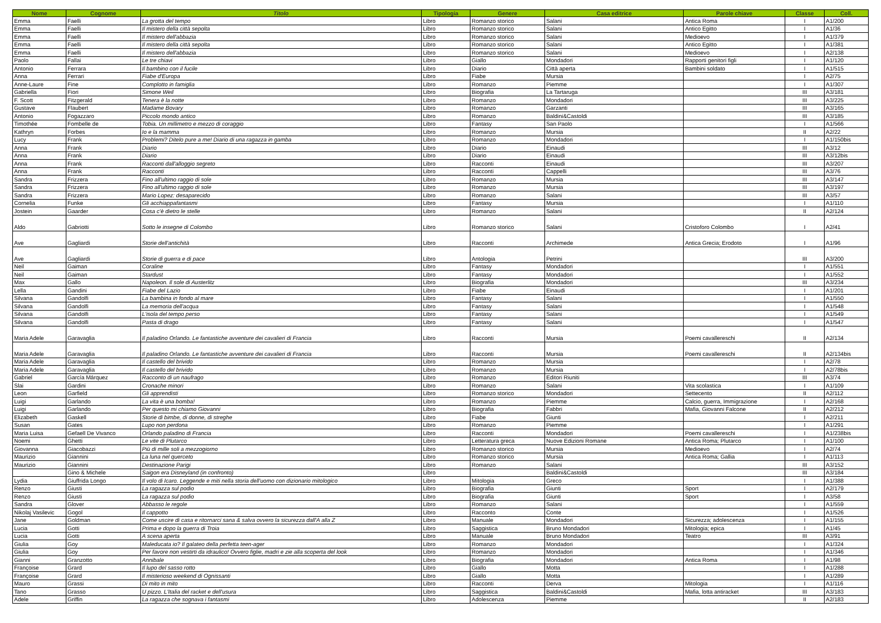| Nome | Cognome | Titolo | Tipologia | Genere | Casa editrice | Parole chiave | Classe | Coll. |
| --- | --- | --- | --- | --- | --- | --- | --- | --- |
| Emma | Faelli | La grotta del tempo | Libro | Romanzo storico | Salani | Antica Roma | I | A1/200 |
| Emma | Faelli | Il mistero della città sepolta | Libro | Romanzo storico | Salani | Antico Egitto | I | A1/36 |
| Emma | Faelli | Il mistero dell'abbazia | Libro | Romanzo storico | Salani | Medioevo | I | A1/379 |
| Emma | Faelli | Il mistero della città sepolta | Libro | Romanzo storico | Salani | Antico Egitto | I | A1/381 |
| Emma | Faelli | Il mistero dell'abbazia | Libro | Romanzo storico | Salani | Medioevo | I | A2/138 |
| Paolo | Fallai | Le tre chiavi | Libro | Giallo | Mondadori | Rapporti genitori figli | I | A1/120 |
| Antonio | Ferrara | Il bambino con il fucile | Libro | Diario | Città aperta | Bambini soldato | I | A1/515 |
| Anna | Ferrari | Fiabe d'Europa | Libro | Fiabe | Mursia | | I | A2/75 |
| Anne-Laure | Fine | Complotto in famiglia | Libro | Romanzo | Piemme | | I | A1/307 |
| Gabriella | Fiori | Simone Weil | Libro | Biografia | La Tartaruga | | III | A3/181 |
| F. Scott | Fitzgerald | Tenera è la notte | Libro | Romanzo | Mondadori | | III | A3/225 |
| Gustave | Flaubert | Madame Bovary | Libro | Romanzo | Garzanti | | III | A3/165 |
| Antonio | Fogazzaro | Piccolo mondo antico | Libro | Romanzo | Baldini&Castoldi | | III | A3/185 |
| Timothée | Fombelle de | Tobia. Un millimetro e mezzo di coraggio | Libro | Fantasy | San Paolo | | I | A1/566 |
| Kathryn | Forbes | Io e la mamma | Libro | Romanzo | Mursia | | II | A2/22 |
| Lucy | Frank | Problemi? Ditelo pure a me! Diario di una ragazza in gamba | Libro | Romanzo | Mondadori | | I | A1/150bis |
| Anna | Frank | Diario | Libro | Diario | Einaudi | | III | A3/12 |
| Anna | Frank | Diario | Libro | Diario | Einaudi | | III | A3/12bis |
| Anna | Frank | Racconti dall'alloggio segreto | Libro | Racconti | Einaudi | | III | A3/207 |
| Anna | Frank | Racconti | Libro | Racconti | Cappelli | | III | A3/76 |
| Sandra | Frizzera | Fino all'ultimo raggio di sole | Libro | Romanzo | Mursia | | III | A3/147 |
| Sandra | Frizzera | Fino all'ultimo raggio di sole | Libro | Romanzo | Mursia | | III | A3/197 |
| Sandra | Frizzera | Mario Lopez: desaparecido | Libro | Romanzo | Salani | | III | A3/57 |
| Cornelia | Funke | Gli acchiappafantasmi | Libro | Fantasy | Mursia | | I | A1/110 |
| Jostein | Gaarder | Cosa c'è dietro le stelle | Libro | Romanzo | Salani | | II | A2/124 |
| Aldo | Gabriotti | Sotto le insegne di Colombo | Libro | Romanzo storico | Salani | Cristoforo Colombo | I | A2/41 |
| Ave | Gagliardi | Storie dell'antichità | Libro | Racconti | Archimede | Antica Grecia; Erodoto | I | A1/96 |
| Ave | Gagliardi | Storie di guerra e di pace | Libro | Antologia | Petrini | | III | A3/200 |
| Neil | Gaiman | Coraline | Libro | Fantasy | Mondadori | | I | A1/551 |
| Neil | Gaiman | Stardust | Libro | Fantasy | Mondadori | | I | A1/552 |
| Max | Gallo | Napoleon. Il sole di Austerlitz | Libro | Biografia | Mondadori | | III | A3/234 |
| Lella | Gandini | Fiabe del Lazio | Libro | Fiabe | Einaudi | | I | A1/201 |
| Silvana | Gandolfi | La bambina in fondo al mare | Libro | Fantasy | Salani | | I | A1/550 |
| Silvana | Gandolfi | La memoria dell'acqua | Libro | Fantasy | Salani | | I | A1/548 |
| Silvana | Gandolfi | L'isola del tempo perso | Libro | Fantasy | Salani | | I | A1/549 |
| Silvana | Gandolfi | Pasta di drago | Libro | Fantasy | Salani | | I | A1/547 |
| Maria Adele | Garavaglia | Il paladino Orlando. Le fantastiche avventure dei cavalieri di Francia | Libro | Racconti | Mursia | Poemi cavallereschi | II | A2/134 |
| Maria Adele | Garavaglia | Il paladino Orlando. Le fantastiche avventure dei cavalieri di Francia | Libro | Racconti | Mursia | Poemi cavallereschi | II | A2/134bis |
| Maria Adele | Garavaglia | Il castello del brivido | Libro | Romanzo | Mursia | | I | A2/78 |
| Maria Adele | Garavaglia | Il castello del brivido | Libro | Romanzo | Mursia | | I | A2/78bis |
| Gabriel | García Márquez | Racconto di un naufrago | Libro | Romanzo | Editori Riuniti | | III | A3/74 |
| Slai | Gardini | Cronache minori | Libro | Romanzo | Salani | Vita scolastica | I | A1/109 |
| Leon | Garfield | Gli apprendisti | Libro | Romanzo storico | Mondadori | Settecento | II | A2/112 |
| Luigi | Garlando | La vita è una bomba! | Libro | Romanzo | Piemme | Calcio, guerra, Immigrazione | I | A2/168 |
| Luigi | Garlando | Per questo mi chiamo Giovanni | Libro | Biografia | Fabbri | Mafia, Giovanni Falcone | II | A2/212 |
| Elizabeth | Gaskell | Storie di bimbe, di donne, di streghe | Libro | Fiabe | Giunti | | I | A2/211 |
| Susan | Gates | Lupo non perdona | Libro | Romanzo | Piemme | | I | A1/291 |
| Maria Luisa | Gefaell De Vivanco | Orlando paladino di Francia | Libro | Racconti | Mondadori | Poemi cavallereschi | I | A1/238bis |
| Noemi | Ghetti | Le vite di Plutarco | Libro | Letteratura greca | Nuove Edizioni Romane | Antica Roma; Plutarco | I | A1/100 |
| Giovanna | Giacobazzi | Più di mille soli a mezzogiorno | Libro | Romanzo storico | Mursia | Medioevo | I | A2/74 |
| Maurizio | Giannini | La luna nel querceto | Libro | Romanzo storico | Mursia | Antica Roma; Gallia | I | A1/113 |
| Maurizio | Giannini | Destinazione Parigi | Libro | Romanzo | Salani | | III | A3/152 |
| | Gino & Michele | Saigon era Disneyland (in confronto) | Libro | | Baldini&Castoldi | | III | A3/184 |
| Lydia | Giuffrida Longo | Il volo di Icaro. Leggende e miti nella storia dell'uomo con dizionario mitologico | Libro | Mitologia | Greco | | I | A1/388 |
| Renzo | Giusti | La ragazza sul podio | Libro | Biografia | Giunti | Sport | I | A2/179 |
| Renzo | Giusti | La ragazza sul podio | Libro | Biografia | Giunti | Sport | I | A3/58 |
| Sandra | Glover | Abbasso le regole | Libro | Romanzo | Salani | | I | A1/559 |
| Nikolaj Vasilevic | Gogol | Il cappotto | Libro | Racconto | Conte | | I | A1/526 |
| Jane | Goldman | Come uscire di casa e ritornarci sana & salva ovvero la sicurezza dall'A alla Z | Libro | Manuale | Mondadori | Sicurezza; adolescenza | I | A1/155 |
| Lucia | Gotti | Prima e dopo la guerra di Troia | Libro | Saggistica | Bruno Mondadori | Mitologia; epica | I | A1/45 |
| Lucia | Gotti | A scena aperta | Libro | Manuale | Bruno Mondadori | Teatro | III | A3/91 |
| Giulia | Goy | Maleducata io? Il galateo della perfetta teen-ager | Libro | Romanzo | Mondadori | | I | A1/324 |
| Giulia | Goy | Per favore non vestirti da idraulico! Ovvero figlie, madri e zie alla scoperta del look | Libro | Romanzo | Mondadori | | I | A1/346 |
| Gianni | Granzotto | Annibale | Libro | Biografia | Mondadori | Antica Roma | I | A1/98 |
| Françoise | Grard | Il lupo del sasso rotto | Libro | Giallo | Motta | | I | A1/288 |
| Françoise | Grard | Il misterioso weekend di Ognissanti | Libro | Giallo | Motta | | I | A1/289 |
| Mauro | Grassi | Di mito in mito | Libro | Racconti | Derva | Mitologia | I | A1/116 |
| Tano | Grasso | U pizzo. L'Italia del racket e dell'usura | Libro | Saggistica | Baldini&Castoldi | Mafia, lotta antiracket | III | A3/183 |
| Adele | Griffin | La ragazza che sognava i fantasmi | Libro | Adolescenza | Piemme | | II | A2/183 |